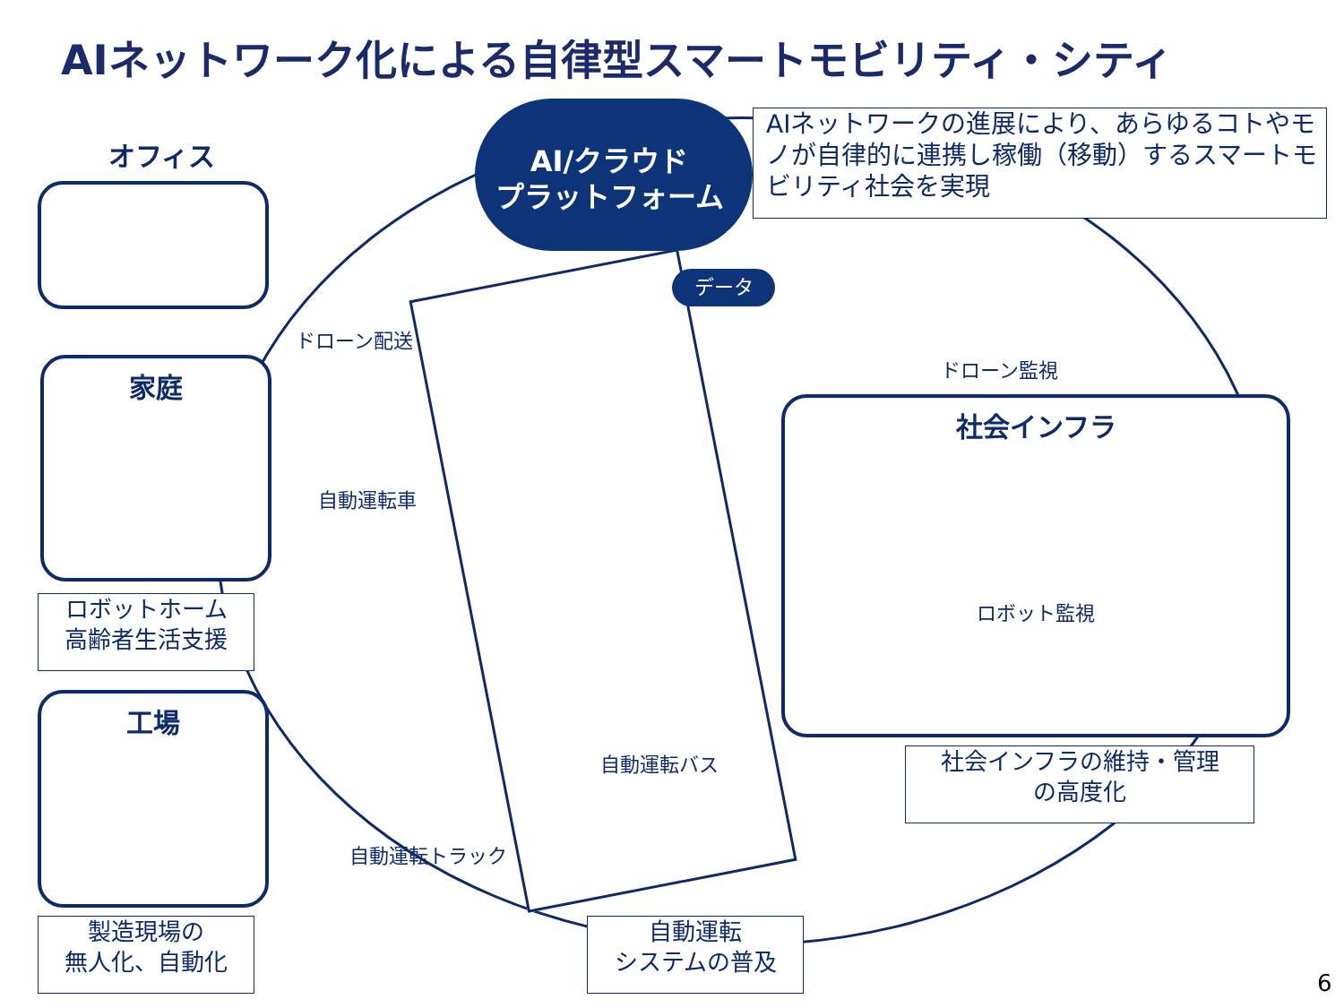AIネットワーク化による自律型スマートモビリティ・シティ
AI/クラウド
プラットフォーム
データ
AIネットワークの進展により、あらゆるコトやモノが自律的に連携し稼働（移動）するスマートモビリティ社会を実現
オフィス
家庭
ロボットホーム
高齢者生活支援
工場
製造現場の
無人化、自動化
ドローン配送
自動運転車
自動運転トラック
自動運転バス
ドローン監視
社会インフラ
ロボット監視
社会インフラの維持・管理
の高度化
自動運転
システムの普及
6